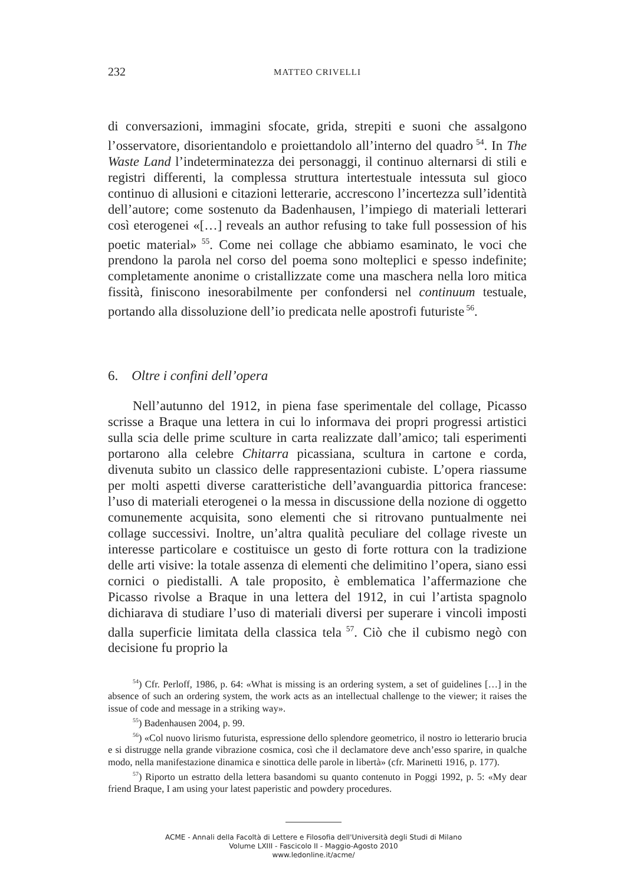232 MATTEO CRIVELLI
di conversazioni, immagini sfocate, grida, strepiti e suoni che assalgono l’osservatore, disorientandolo e proiettandolo all’interno del quadro<sup>54</sup>. In The Waste Land l’indeterminatezza dei personaggi, il continuo alternarsi di stili e registri differenti, la complessa struttura intertestuale intessuta sul gioco continuo di allusioni e citazioni letterarie, accrescono l’incertezza sull’identità dell’autore; come sostenuto da Badenhausen, l’impiego di materiali letterari così eterogenei «[…] reveals an author refusing to take full possession of his poetic material»<sup>55</sup>. Come nei collage che abbiamo esaminato, le voci che prendono la parola nel corso del poema sono molteplici e spesso indefinite; completamente anonime o cristallizzate come una maschera nella loro mitica fissità, finiscono inesorabilmente per confondersi nel continuum testuale, portando alla dissoluzione dell’io predicata nelle apostrofi futuriste<sup>56</sup>.
6. Oltre i confini dell’opera
Nell’autunno del 1912, in piena fase sperimentale del collage, Picasso scrisse a Braque una lettera in cui lo informava dei propri progressi artistici sulla scia delle prime sculture in carta realizzate dall’amico; tali esperimenti portarono alla celebre Chitarra picassiana, scultura in cartone e corda, divenuta subito un classico delle rappresentazioni cubiste. L’opera riassume per molti aspetti diverse caratteristiche dell’avanguardia pittorica francese: l’uso di materiali eterogenei o la messa in discussione della nozione di oggetto comunemente acquisita, sono elementi che si ritrovano puntualmente nei collage successivi. Inoltre, un’altra qualità peculiare del collage riveste un interesse particolare e costituisce un gesto di forte rottura con la tradizione delle arti visive: la totale assenza di elementi che delimitino l’opera, siano essi cornici o piedistalli. A tale proposito, è emblematica l’affermazione che Picasso rivolse a Braque in una lettera del 1912, in cui l’artista spagnolo dichiarava di studiare l’uso di materiali diversi per superare i vincoli imposti dalla superficie limitata della classica tela<sup>57</sup>. Ciò che il cubismo negò con decisione fu proprio la
<sup>54</sup>) Cfr. Perloff, 1986, p. 64: «What is missing is an ordering system, a set of guidelines […] in the absence of such an ordering system, the work acts as an intellectual challenge to the viewer; it raises the issue of code and message in a striking way».
<sup>55</sup>) Badenhausen 2004, p. 99.
<sup>56</sup>) «Col nuovo lirismo futurista, espressione dello splendore geometrico, il nostro io letterario brucia e si distrugge nella grande vibrazione cosmica, così che il declamatore deve anch’esso sparire, in qualche modo, nella manifestazione dinamica e sinottica delle parole in libertà» (cfr. Marinetti 1916, p. 177).
<sup>57</sup>) Riporto un estratto della lettera basandomi su quanto contenuto in Poggi 1992, p. 5: «My dear friend Braque, I am using your latest paperistic and powdery procedures.
ACME - Annali della Facoltà di Lettere e Filosofia dell'Università degli Studi di Milano
Volume LXIII - Fascicolo II - Maggio-Agosto 2010
www.ledonline.it/acme/